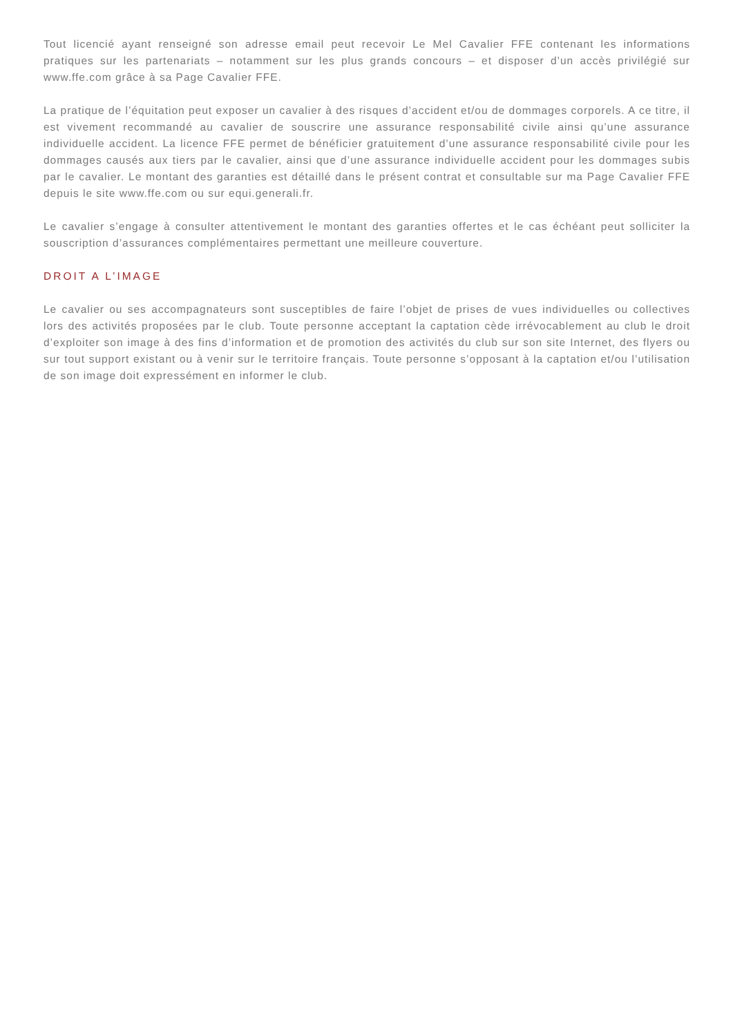Tout licencié ayant renseigné son adresse email peut recevoir Le Mel Cavalier FFE contenant les informations pratiques sur les partenariats – notamment sur les plus grands concours – et disposer d’un accès privilégié sur www.ffe.com grâce à sa Page Cavalier FFE.
La pratique de l’équitation peut exposer un cavalier à des risques d’accident et/ou de dommages corporels. A ce titre, il est vivement recommandé au cavalier de souscrire une assurance responsabilité civile ainsi qu’une assurance individuelle accident. La licence FFE permet de bénéficier gratuitement d’une assurance responsabilité civile pour les dommages causés aux tiers par le cavalier, ainsi que d’une assurance individuelle accident pour les dommages subis par le cavalier. Le montant des garanties est détaillé dans le présent contrat et consultable sur ma Page Cavalier FFE depuis le site www.ffe.com ou sur equi.generali.fr.
Le cavalier s’engage à consulter attentivement le montant des garanties offertes et le cas échéant peut solliciter la souscription d’assurances complémentaires permettant une meilleure couverture.
DROIT A L’IMAGE
Le cavalier ou ses accompagnateurs sont susceptibles de faire l’objet de prises de vues individuelles ou collectives lors des activités proposées par le club. Toute personne acceptant la captation cède irrévocablement au club le droit d’exploiter son image à des fins d’information et de promotion des activités du club sur son site Internet, des flyers ou sur tout support existant ou à venir sur le territoire français. Toute personne s’opposant à la captation et/ou l’utilisation de son image doit expressément en informer le club.